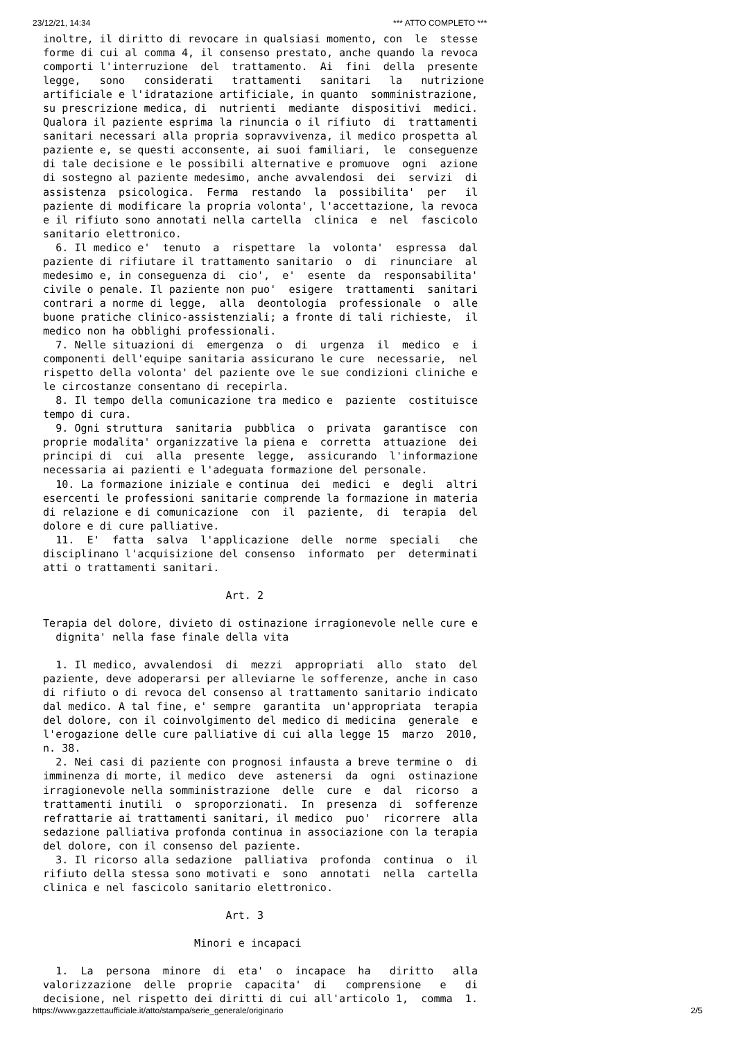23/12/21, 14:34 *** ATTO COMPLETO ***
inoltre, il diritto di revocare in qualsiasi momento, con  le  stesse
forme di cui al comma 4, il consenso prestato, anche quando la revoca
comporti l'interruzione  del  trattamento.  Ai  fini  della  presente
legge,   sono   considerati   trattamenti   sanitari   la   nutrizione
artificiale e l'idratazione artificiale, in quanto  somministrazione,
su prescrizione medica, di  nutrienti  mediante  dispositivi  medici.
Qualora il paziente esprima la rinuncia o il rifiuto  di  trattamenti
sanitari necessari alla propria sopravvivenza, il medico prospetta al
paziente e, se questi acconsente, ai suoi familiari,  le  conseguenze
di tale decisione e le possibili alternative e promuove  ogni  azione
di sostegno al paziente medesimo, anche avvalendosi  dei  servizi  di
assistenza  psicologica.  Ferma  restando  la  possibilita'  per   il
paziente di modificare la propria volonta', l'accettazione, la revoca
e il rifiuto sono annotati nella cartella  clinica  e  nel  fascicolo
sanitario elettronico.
  6. Il medico e'  tenuto  a  rispettare  la  volonta'  espressa  dal
paziente di rifiutare il trattamento sanitario  o  di  rinunciare  al
medesimo e, in conseguenza di  cio',  e'  esente  da  responsabilita'
civile o penale. Il paziente non puo'  esigere  trattamenti  sanitari
contrari a norme di legge,  alla  deontologia  professionale  o  alle
buone pratiche clinico-assistenziali; a fronte di tali richieste,  il
medico non ha obblighi professionali.
  7. Nelle situazioni di  emergenza  o  di  urgenza  il  medico  e  i
componenti dell'equipe sanitaria assicurano le cure  necessarie,  nel
rispetto della volonta' del paziente ove le sue condizioni cliniche e
le circostanze consentano di recepirla.
  8. Il tempo della comunicazione tra medico e  paziente  costituisce
tempo di cura.
  9. Ogni struttura  sanitaria  pubblica  o  privata  garantisce  con
proprie modalita' organizzative la piena e  corretta  attuazione  dei
principi di  cui  alla  presente  legge,  assicurando  l'informazione
necessaria ai pazienti e l'adeguata formazione del personale.
  10. La formazione iniziale e continua  dei  medici  e  degli  altri
esercenti le professioni sanitarie comprende la formazione in materia
di relazione e di comunicazione  con  il  paziente,  di  terapia  del
dolore e di cure palliative.
  11.  E'  fatta  salva  l'applicazione  delle  norme  speciali   che
disciplinano l'acquisizione del consenso  informato  per  determinati
atti o trattamenti sanitari.

                             Art. 2

Terapia del dolore, divieto di ostinazione irragionevole nelle cure e
  dignita' nella fase finale della vita

  1. Il medico, avvalendosi  di  mezzi  appropriati  allo  stato  del
paziente, deve adoperarsi per alleviarne le sofferenze, anche in caso
di rifiuto o di revoca del consenso al trattamento sanitario indicato
dal medico. A tal fine, e' sempre  garantita  un'appropriata  terapia
del dolore, con il coinvolgimento del medico di medicina  generale  e
l'erogazione delle cure palliative di cui alla legge 15  marzo  2010,
n. 38.
  2. Nei casi di paziente con prognosi infausta a breve termine o  di
imminenza di morte, il medico  deve  astenersi  da  ogni  ostinazione
irragionevole nella somministrazione  delle  cure  e  dal  ricorso  a
trattamenti inutili  o  sproporzionati.  In  presenza  di  sofferenze
refrattarie ai trattamenti sanitari, il medico  puo'  ricorrere  alla
sedazione palliativa profonda continua in associazione con la terapia
del dolore, con il consenso del paziente.
  3. Il ricorso alla sedazione  palliativa  profonda  continua  o  il
rifiuto della stessa sono motivati e  sono  annotati  nella  cartella
clinica e nel fascicolo sanitario elettronico.

                             Art. 3

                        Minori e incapaci

  1.  La  persona  minore  di  eta'  o  incapace  ha   diritto   alla
valorizzazione  delle  proprie  capacita'  di   comprensione   e   di
decisione, nel rispetto dei diritti di cui all'articolo 1,  comma  1.
https://www.gazzettaufficiale.it/atto/stampa/serie_generale/originario 2/5